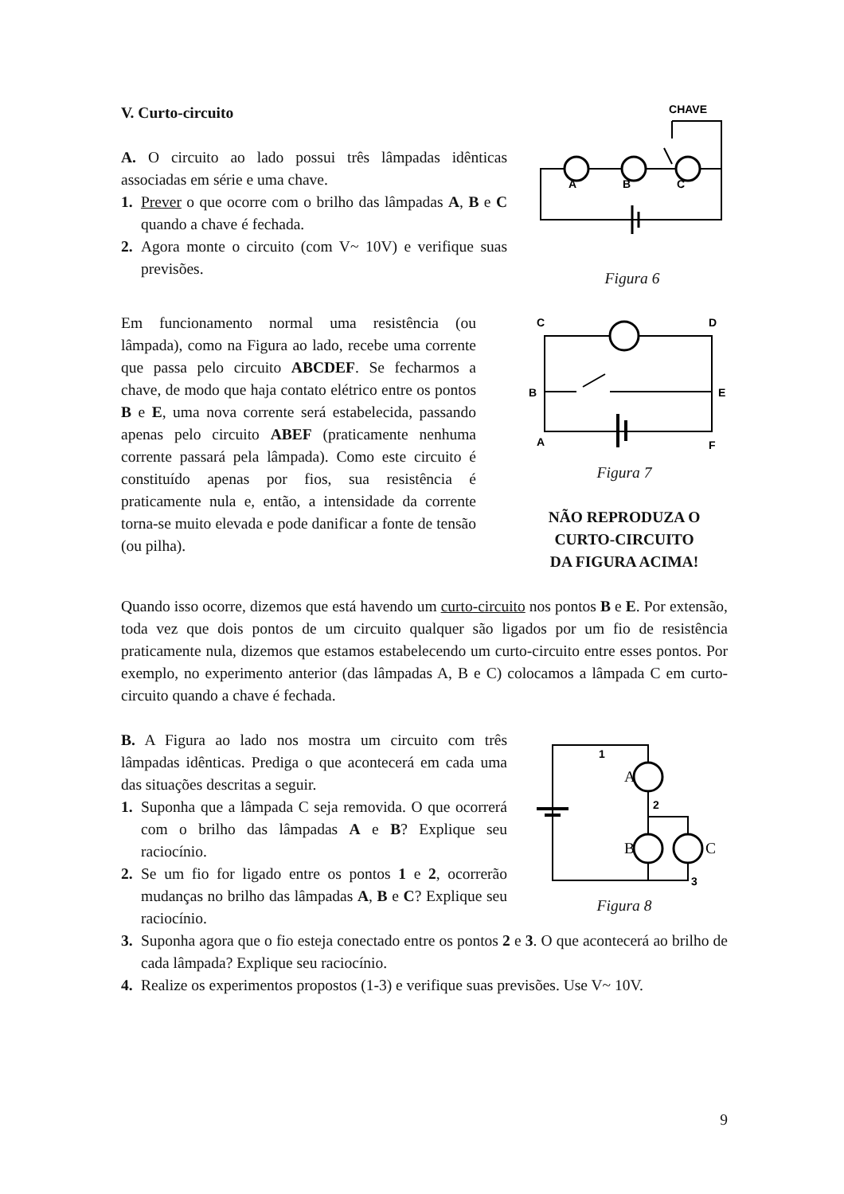V. Curto-circuito
A. O circuito ao lado possui três lâmpadas idênticas associadas em série e uma chave.
1. Prever o que ocorre com o brilho das lâmpadas A, B e C quando a chave é fechada.
2. Agora monte o circuito (com V~ 10V) e verifique suas previsões.
CHAVE
A
B
C
Figura 6
Em funcionamento normal uma resistência (ou lâmpada), como na Figura ao lado, recebe uma corrente que passa pelo circuito ABCDEF. Se fecharmos a chave, de modo que haja contato elétrico entre os pontos B e E, uma nova corrente será estabelecida, passando apenas pelo circuito ABEF (praticamente nenhuma corrente passará pela lâmpada). Como este circuito é constituído apenas por fios, sua resistência é praticamente nula e, então, a intensidade da corrente torna-se muito elevada e pode danificar a fonte de tensão (ou pilha).
C
D
B
E
A
F
Figura 7
NÃO REPRODUZA O
CURTO-CIRCUITO
DA FIGURA ACIMA!
Quando isso ocorre, dizemos que está havendo um curto-circuito nos pontos B e E. Por extensão, toda vez que dois pontos de um circuito qualquer são ligados por um fio de resistência praticamente nula, dizemos que estamos estabelecendo um curto-circuito entre esses pontos. Por exemplo, no experimento anterior (das lâmpadas A, B e C) colocamos a lâmpada C em curto-circuito quando a chave é fechada.
B. A Figura ao lado nos mostra um circuito com três lâmpadas idênticas. Prediga o que acontecerá em cada uma das situações descritas a seguir.
1. Suponha que a lâmpada C seja removida. O que ocorrerá com o brilho das lâmpadas A e B? Explique seu raciocínio.
2. Se um fio for ligado entre os pontos 1 e 2, ocorrerão mudanças no brilho das lâmpadas A, B e C? Explique seu raciocínio.
1
A
2
B
C
3
Figura 8
3. Suponha agora que o fio esteja conectado entre os pontos 2 e 3. O que acontecerá ao brilho de cada lâmpada? Explique seu raciocínio.
4. Realize os experimentos propostos (1-3) e verifique suas previsões. Use V~ 10V.
9